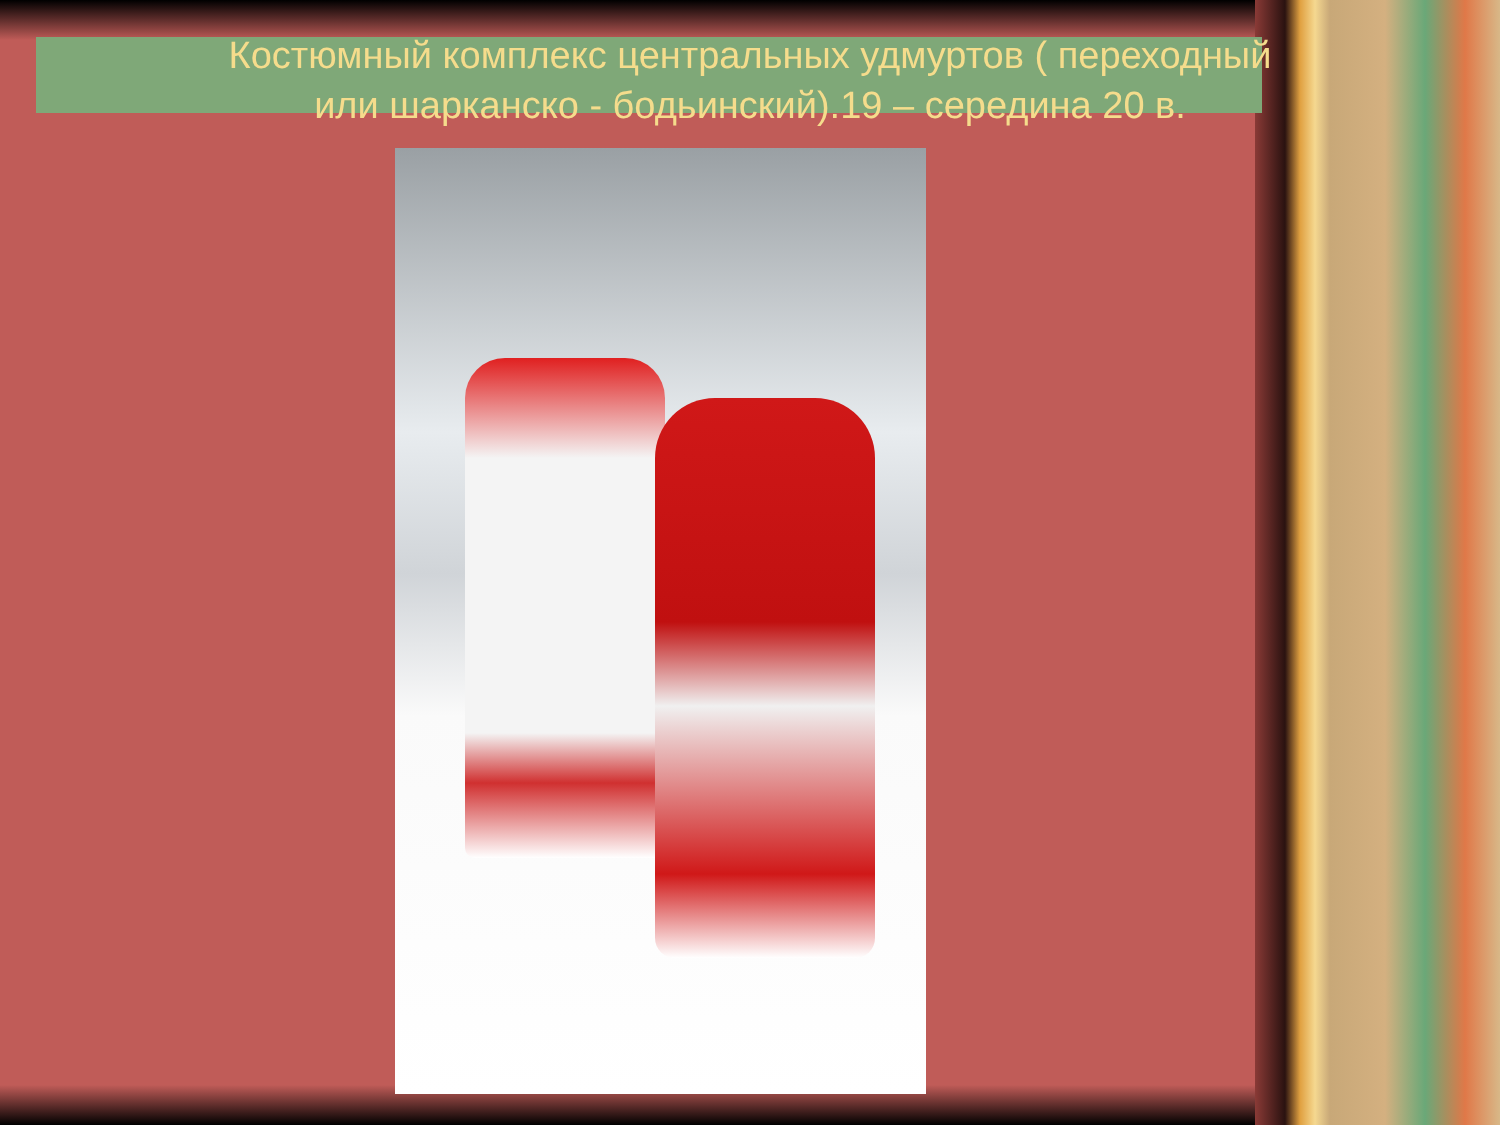Костюмный комплекс центральных удмуртов ( переходный
или шарканско - бодьинский).19 – середина 20 в.